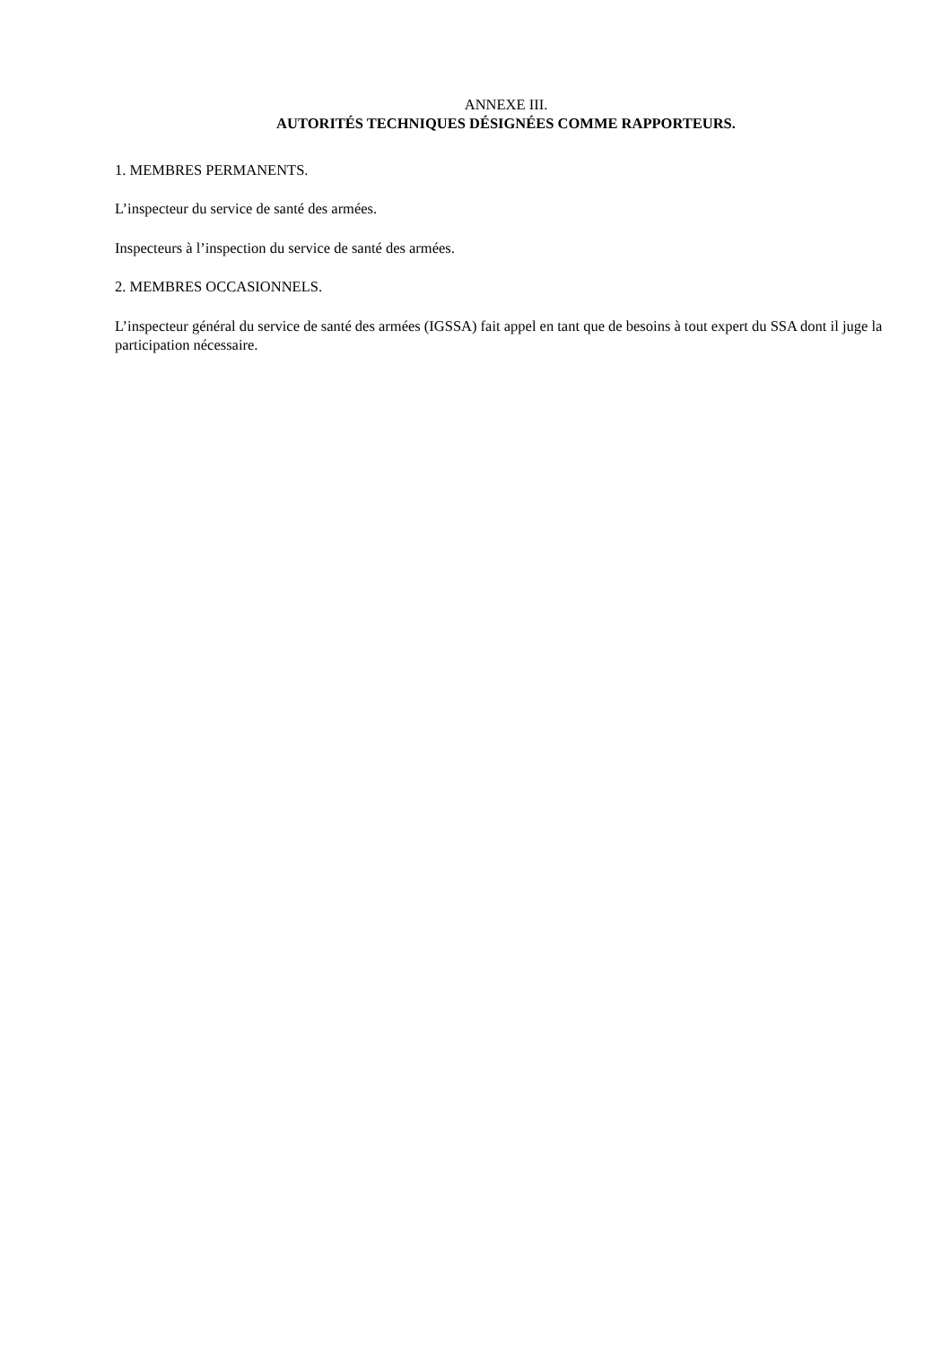ANNEXE III.
AUTORITÉS TECHNIQUES DÉSIGNÉES COMME RAPPORTEURS.
1. MEMBRES PERMANENTS.
L’inspecteur du service de santé des armées.
Inspecteurs à l’inspection du service de santé des armées.
2. MEMBRES OCCASIONNELS.
L’inspecteur général du service de santé des armées (IGSSA) fait appel en tant que de besoins à tout expert du SSA dont il juge la participation nécessaire.